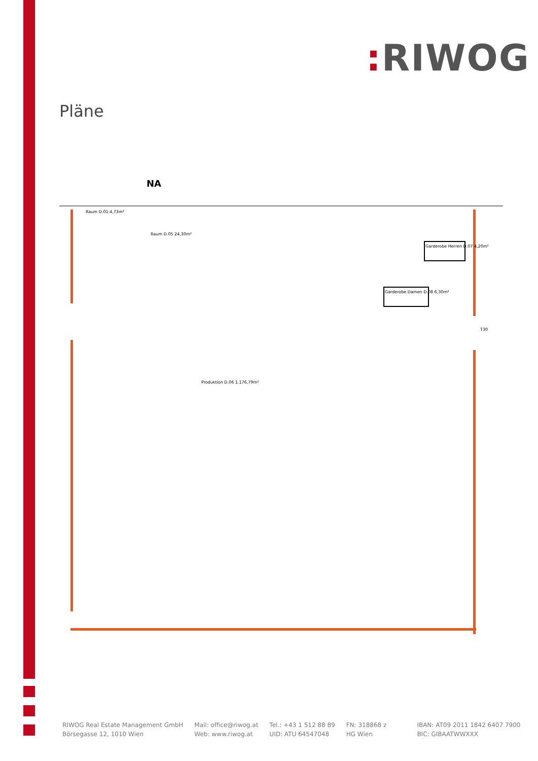: RIWOG
Pläne
NA
Raum D.01 4,73m²
Raum D.05 24,30m²
Produktion D.06 1.176,79m²
Garderobe Herren D.07 4,20m²
Garderobe Damen D.08 6,30m²
T30
RIWOG Real Estate Management GmbH
Börsegasse 12, 1010 Wien
Mail: office@riwog.at
Web: www.riwog.at
Tel.: +43 1 512 88 89
UID: ATU 64547048
FN: 318868 z
HG Wien
IBAN: AT09 2011 1842 6407 7900
BIC: GIBAATWWXXX